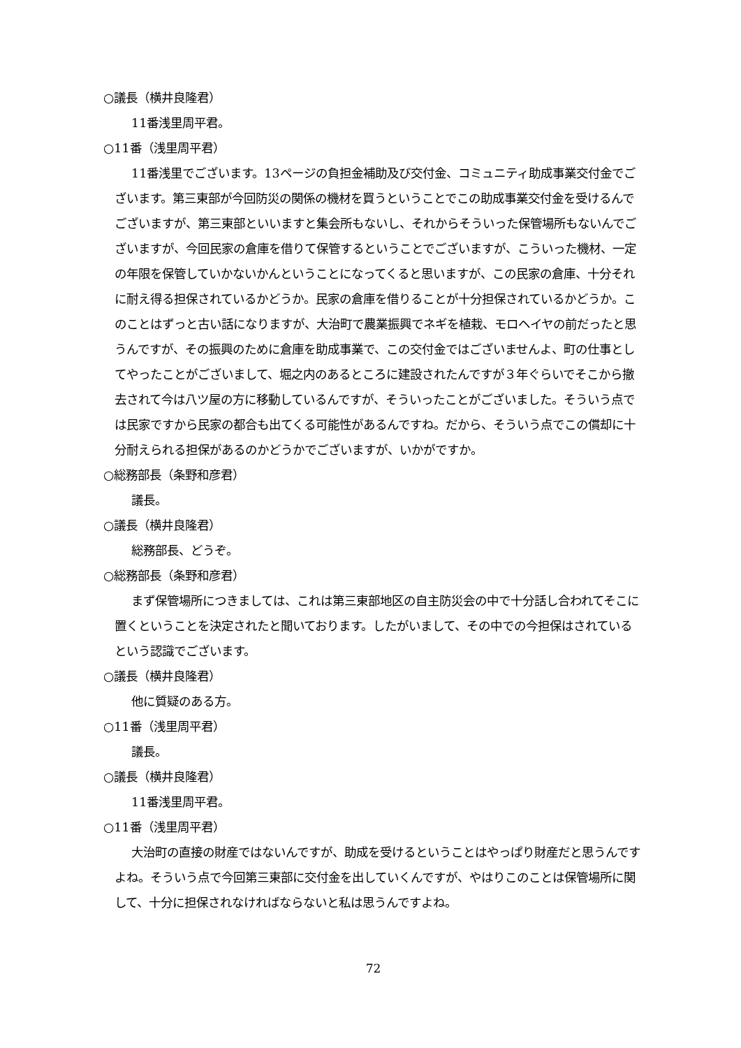○議長（横井良隆君）
11番浅里周平君。
○11番（浅里周平君）
11番浅里でございます。13ページの負担金補助及び交付金、コミュニティ助成事業交付金でございます。第三東部が今回防災の関係の機材を買うということでこの助成事業交付金を受けるんでございますが、第三東部といいますと集会所もないし、それからそういった保管場所もないんでございますが、今回民家の倉庫を借りて保管するということでございますが、こういった機材、一定の年限を保管していかないかんということになってくると思いますが、この民家の倉庫、十分それに耐え得る担保されているかどうか。民家の倉庫を借りることが十分担保されているかどうか。このことはずっと古い話になりますが、大治町で農業振興でネギを植栽、モロヘイヤの前だったと思うんですが、その振興のために倉庫を助成事業で、この交付金ではございませんよ、町の仕事としてやったことがございまして、堀之内のあるところに建設されたんですが３年ぐらいでそこから撤去されて今は八ツ屋の方に移動しているんですが、そういったことがございました。そういう点では民家ですから民家の都合も出てくる可能性があるんですね。だから、そういう点でこの償却に十分耐えられる担保があるのかどうかでございますが、いかがですか。
○総務部長（条野和彦君）
議長。
○議長（横井良隆君）
総務部長、どうぞ。
○総務部長（条野和彦君）
まず保管場所につきましては、これは第三東部地区の自主防災会の中で十分話し合われてそこに置くということを決定されたと聞いております。したがいまして、その中での今担保はされているという認識でございます。
○議長（横井良隆君）
他に質疑のある方。
○11番（浅里周平君）
議長。
○議長（横井良隆君）
11番浅里周平君。
○11番（浅里周平君）
大治町の直接の財産ではないんですが、助成を受けるということはやっぱり財産だと思うんですよね。そういう点で今回第三東部に交付金を出していくんですが、やはりこのことは保管場所に関して、十分に担保されなければならないと私は思うんですよね。
72